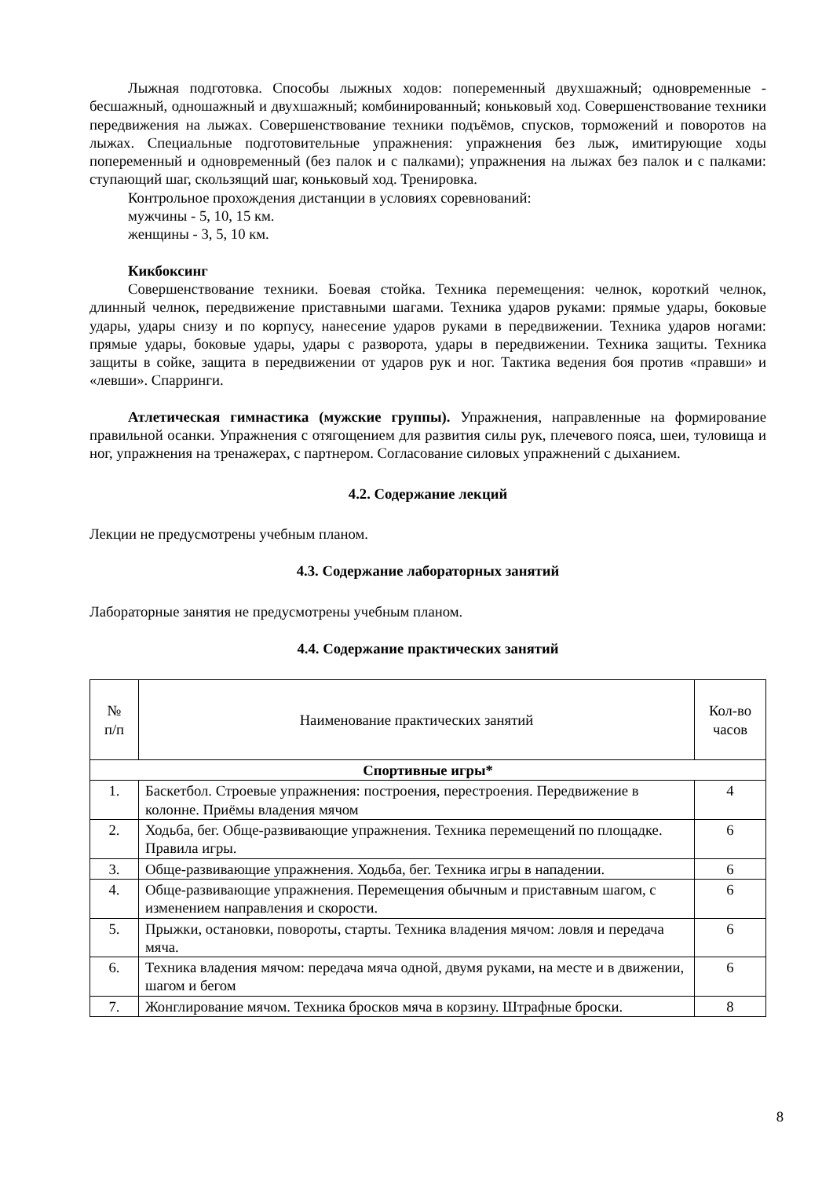Лыжная подготовка. Способы лыжных ходов: попеременный двухшажный; одновременные - бесшажный, одношажный и двухшажный; комбинированный; коньковый ход. Совершенствование техники передвижения на лыжах. Совершенствование техники подъёмов, спусков, торможений и поворотов на лыжах. Специальные подготовительные упражнения: упражнения без лыж, имитирующие ходы попеременный и одновременный (без палок и с палками); упражнения на лыжах без палок и с палками: ступающий шаг, скользящий шаг, коньковый ход. Тренировка.
Контрольное прохождения дистанции в условиях соревнований:
мужчины - 5, 10, 15 км.
женщины - 3, 5, 10 км.
Кикбоксинг
Совершенствование техники. Боевая стойка. Техника перемещения: челнок, короткий челнок, длинный челнок, передвижение приставными шагами. Техника ударов руками: прямые удары, боковые удары, удары снизу и по корпусу, нанесение ударов руками в передвижении. Техника ударов ногами: прямые удары, боковые удары, удары с разворота, удары в передвижении. Техника защиты. Техника защиты в сойке, защита в передвижении от ударов рук и ног. Тактика ведения боя против «правши» и «левши». Спарринги.
Атлетическая гимнастика (мужские группы). Упражнения, направленные на формирование правильной осанки. Упражнения с отягощением для развития силы рук, плечевого пояса, шеи, туловища и ног, упражнения на тренажерах, с партнером. Согласование силовых упражнений с дыханием.
4.2. Содержание лекций
Лекции не предусмотрены учебным планом.
4.3. Содержание лабораторных занятий
Лабораторные занятия не предусмотрены учебным планом.
4.4. Содержание практических занятий
| № п/п | Наименование практических занятий | Кол-во часов |
| --- | --- | --- |
| Спортивные игры* | | |
| 1. | Баскетбол. Строевые упражнения: построения, перестроения. Передвижение в колонне. Приёмы владения мячом | 4 |
| 2. | Ходьба, бег. Обще-развивающие упражнения. Техника перемещений по площадке. Правила игры. | 6 |
| 3. | Обще-развивающие упражнения. Ходьба, бег. Техника игры в нападении. | 6 |
| 4. | Обще-развивающие упражнения. Перемещения обычным и приставным шагом, с изменением направления и скорости. | 6 |
| 5. | Прыжки, остановки, повороты, старты. Техника владения мячом: ловля и передача мяча. | 6 |
| 6. | Техника владения мячом: передача мяча одной, двумя руками, на месте и в движении, шагом и бегом | 6 |
| 7. | Жонглирование мячом. Техника бросков мяча в корзину. Штрафные броски. | 8 |
8